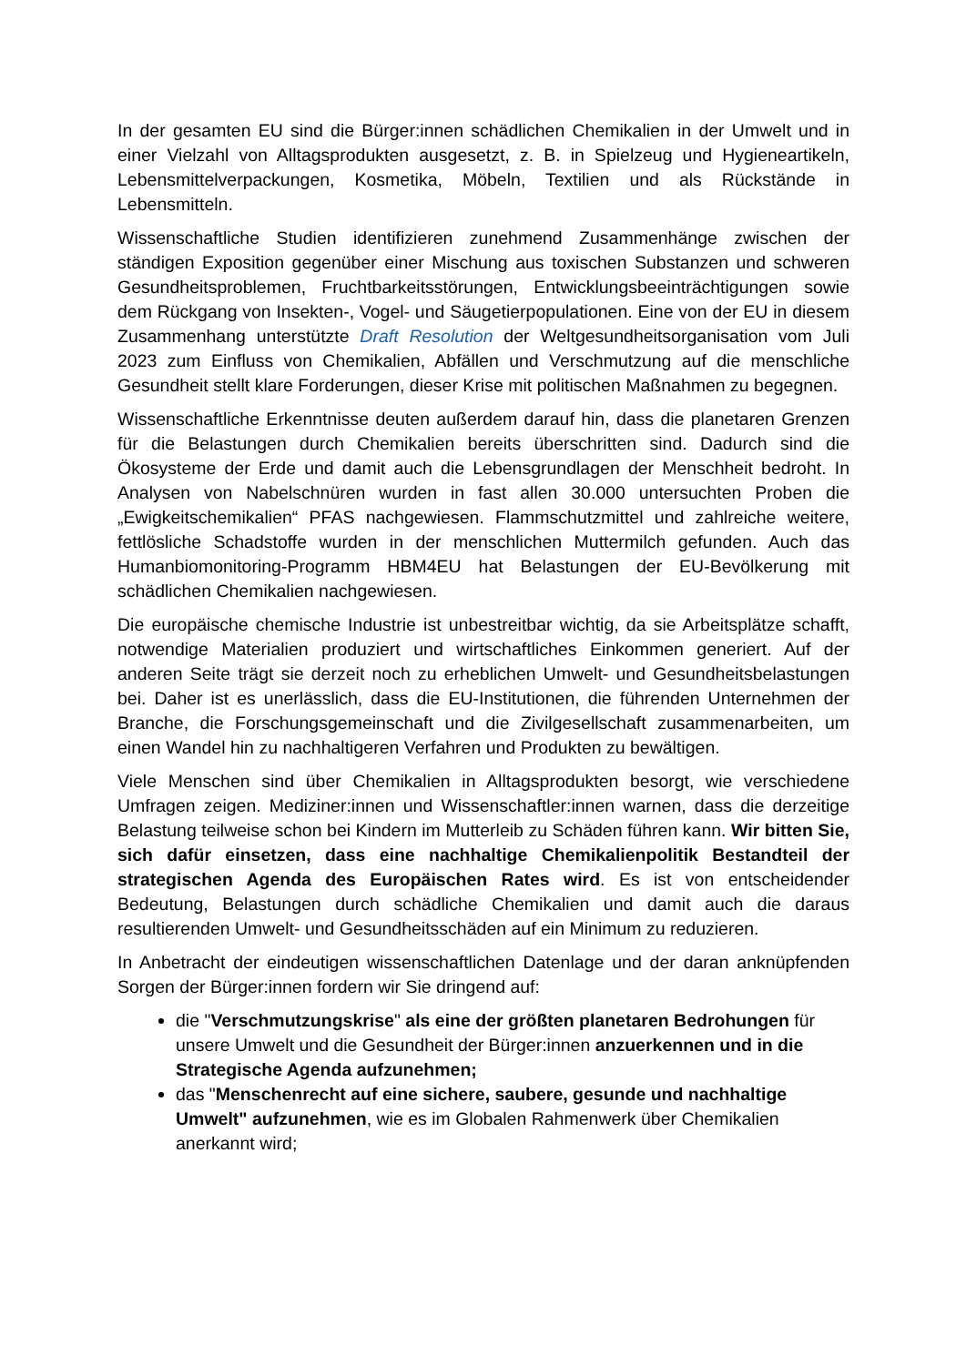In der gesamten EU sind die Bürger:innen schädlichen Chemikalien in der Umwelt und in einer Vielzahl von Alltagsprodukten ausgesetzt, z. B. in Spielzeug und Hygieneartikeln, Lebensmittelverpackungen, Kosmetika, Möbeln, Textilien und als Rückstände in Lebensmitteln.
Wissenschaftliche Studien identifizieren zunehmend Zusammenhänge zwischen der ständigen Exposition gegenüber einer Mischung aus toxischen Substanzen und schweren Gesundheitsproblemen, Fruchtbarkeitsstörungen, Entwicklungsbeeinträch­tigungen sowie dem Rückgang von Insekten-, Vogel- und Säugetierpopulationen. Eine von der EU in diesem Zusammenhang unterstützte Draft Resolution der Weltgesundheitsorganisation vom Juli 2023 zum Einfluss von Chemikalien, Abfällen und Verschmutzung auf die menschliche Gesundheit stellt klare Forderungen, dieser Krise mit politischen Maßnahmen zu begegnen.
Wissenschaftliche Erkenntnisse deuten außerdem darauf hin, dass die planetaren Grenzen für die Belastungen durch Chemikalien bereits überschritten sind. Dadurch sind die Ökosysteme der Erde und damit auch die Lebensgrundlagen der Menschheit bedroht. In Analysen von Nabelschnüren wurden in fast allen 30.000 untersuchten Proben die „Ewigkeitschemikalien“ PFAS nachgewiesen. Flammschutzmittel und zahlreiche weitere, fettlösliche Schadstoffe wurden in der menschlichen Muttermilch gefunden. Auch das Humanbiomonitoring-Programm HBM4EU hat Belastungen der EU-Bevölkerung mit schädlichen Chemikalien nachgewiesen.
Die europäische chemische Industrie ist unbestreitbar wichtig, da sie Arbeitsplätze schafft, notwendige Materialien produziert und wirtschaftliches Einkommen generiert. Auf der anderen Seite trägt sie derzeit noch zu erheblichen Umwelt- und Gesundheits­belastungen bei. Daher ist es unerlässlich, dass die EU-Institutionen, die führenden Unternehmen der Branche, die Forschungsgemeinschaft und die Zivilgesellschaft zusammenarbeiten, um einen Wandel hin zu nachhaltigeren Verfahren und Produkten zu bewältigen.
Viele Menschen sind über Chemikalien in Alltagsprodukten besorgt, wie verschiedene Umfragen zeigen. Mediziner:innen und Wissenschaftler:innen warnen, dass die derzeitige Belastung teilweise schon bei Kindern im Mutterleib zu Schäden führen kann. Wir bitten Sie, sich dafür einsetzen, dass eine nachhaltige Chemikalienpolitik Bestandteil der strategischen Agenda des Europäischen Rates wird. Es ist von entscheidender Bedeutung, Belastungen durch schädliche Chemikalien und damit auch die daraus resultierenden Umwelt- und Gesundheitsschäden auf ein Minimum zu reduzieren.
In Anbetracht der eindeutigen wissenschaftlichen Datenlage und der daran anknüpfenden Sorgen der Bürger:innen fordern wir Sie dringend auf:
die "Verschmutzungskrise" als eine der größten planetaren Bedrohungen für unsere Umwelt und die Gesundheit der Bürger:innen anzuerkennen und in die Strategische Agenda aufzunehmen;
das "Menschenrecht auf eine sichere, saubere, gesunde und nachhaltige Umwelt" aufzunehmen, wie es im Globalen Rahmenwerk über Chemikalien anerkannt wird;